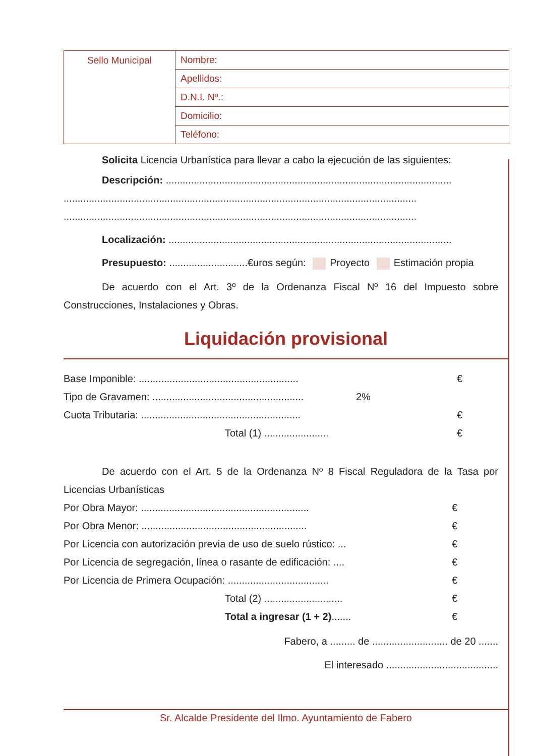| Sello Municipal | Nombre: |
| | Apellidos: |
| | D.N.I. Nº.: |
| | Domicilio: |
| | Teléfono: |
Solicita Licencia Urbanística para llevar a cabo la ejecución de las siguientes:
Descripción: ......................................................................................................
..............................................................................................................................
..............................................................................................................................
Localización: .....................................................................................................
Presupuesto: ............................€uros según: Proyecto Estimación propia
De acuerdo con el Art. 3º de la Ordenanza Fiscal Nº 16 del Impuesto sobre Construcciones, Instalaciones y Obras.
Liquidación provisional
Base Imponible: ......................................................... €
Tipo de Gravamen: ...................................................... 2%
Cuota Tributaria: ......................................................... €
Total (1) ....................... €
De acuerdo con el Art. 5 de la Ordenanza Nº 8 Fiscal Reguladora de la Tasa por Licencias Urbanísticas
Por Obra Mayor: ............................................................ €
Por Obra Menor: ........................................................... €
Por Licencia con autorización previa de uso de suelo rústico: ... €
Por Licencia de segregación, línea o rasante de edificación: .... €
Por Licencia de Primera Ocupación: .................................... €
Total (2) ............................ €
Total a ingresar (1 + 2)....... €
Fabero, a ......... de ........................... de 20 .......
El interesado ........................................
Sr. Alcalde Presidente del Ilmo. Ayuntamiento de Fabero